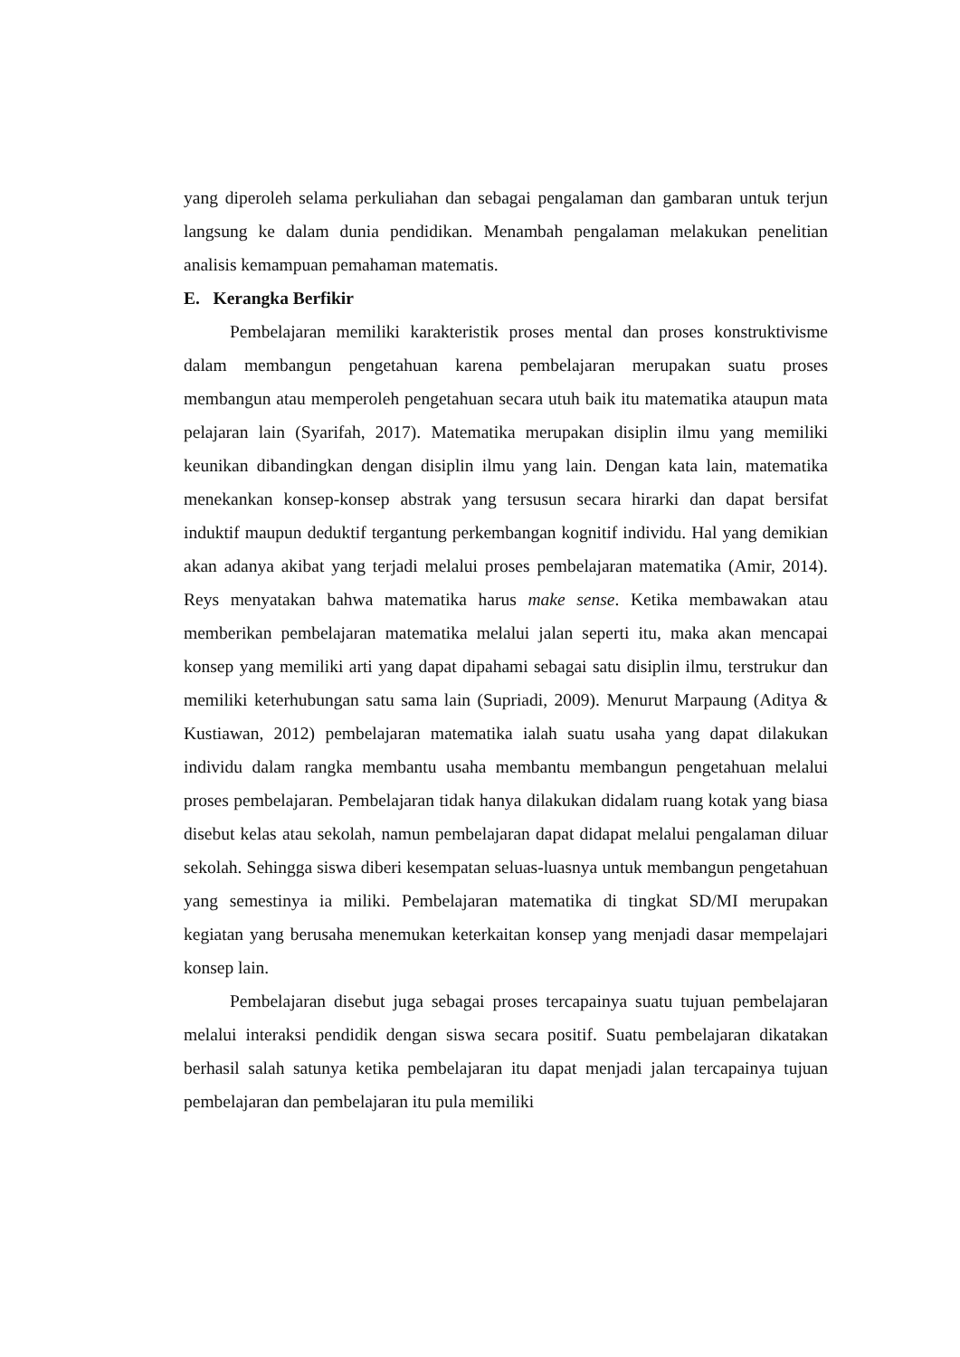yang diperoleh selama perkuliahan dan sebagai pengalaman dan gambaran untuk terjun langsung ke dalam dunia pendidikan. Menambah pengalaman melakukan penelitian analisis kemampuan pemahaman matematis.
E. Kerangka Berfikir
Pembelajaran memiliki karakteristik proses mental dan proses konstruktivisme dalam membangun pengetahuan karena pembelajaran merupakan suatu proses membangun atau memperoleh pengetahuan secara utuh baik itu matematika ataupun mata pelajaran lain (Syarifah, 2017). Matematika merupakan disiplin ilmu yang memiliki keunikan dibandingkan dengan disiplin ilmu yang lain. Dengan kata lain, matematika menekankan konsep-konsep abstrak yang tersusun secara hirarki dan dapat bersifat induktif maupun deduktif tergantung perkembangan kognitif individu. Hal yang demikian akan adanya akibat yang terjadi melalui proses pembelajaran matematika (Amir, 2014). Reys menyatakan bahwa matematika harus make sense. Ketika membawakan atau memberikan pembelajaran matematika melalui jalan seperti itu, maka akan mencapai konsep yang memiliki arti yang dapat dipahami sebagai satu disiplin ilmu, terstrukur dan memiliki keterhubungan satu sama lain (Supriadi, 2009). Menurut Marpaung (Aditya & Kustiawan, 2012) pembelajaran matematika ialah suatu usaha yang dapat dilakukan individu dalam rangka membantu usaha membantu membangun pengetahuan melalui proses pembelajaran. Pembelajaran tidak hanya dilakukan didalam ruang kotak yang biasa disebut kelas atau sekolah, namun pembelajaran dapat didapat melalui pengalaman diluar sekolah. Sehingga siswa diberi kesempatan seluas-luasnya untuk membangun pengetahuan yang semestinya ia miliki. Pembelajaran matematika di tingkat SD/MI merupakan kegiatan yang berusaha menemukan keterkaitan konsep yang menjadi dasar mempelajari konsep lain.
Pembelajaran disebut juga sebagai proses tercapainya suatu tujuan pembelajaran melalui interaksi pendidik dengan siswa secara positif. Suatu pembelajaran dikatakan berhasil salah satunya ketika pembelajaran itu dapat menjadi jalan tercapainya tujuan pembelajaran dan pembelajaran itu pula memiliki